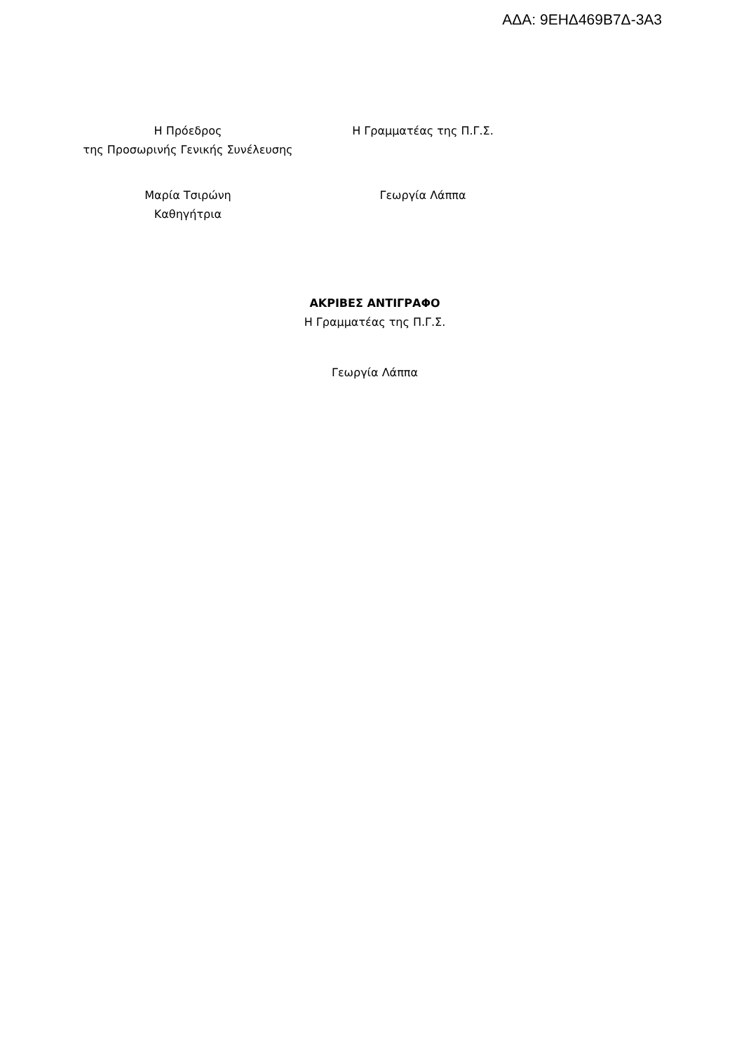ΑΔΑ: 9ΕΗΔ469Β7Δ-3Α3
Η Πρόεδρος
της Προσωρινής Γενικής Συνέλευσης
Η Γραμματέας της Π.Γ.Σ.
Μαρία Τσιρώνη
Καθηγήτρια
Γεωργία Λάππα
ΑΚΡΙΒΕΣ ΑΝΤΙΓΡΑΦΟ
Η Γραμματέας της Π.Γ.Σ.
Γεωργία Λάππα